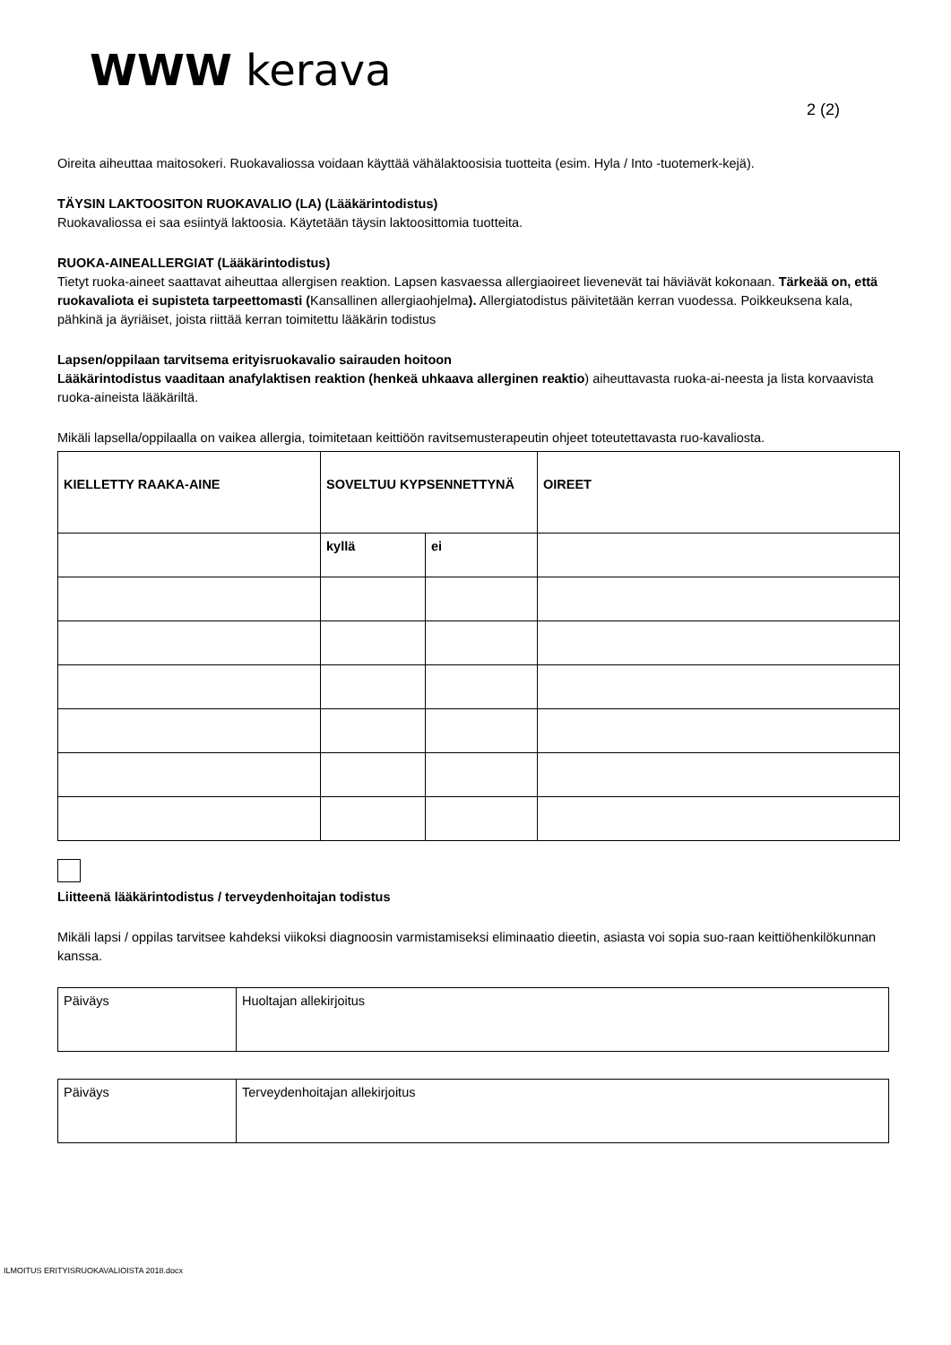WWW kerava
2 (2)
Oireita aiheuttaa maitosokeri. Ruokavaliossa voidaan käyttää vähälaktoosisia tuotteita (esim. Hyla / Into -tuotemerk-kejä).
TÄYSIN LAKTOOSITON RUOKAVALIO (LA) (Lääkärintodistus)
Ruokavaliossa ei saa esiintyä laktoosia. Käytetään täysin laktoosittomia tuotteita.
RUOKA-AINEALLERGIAT (Lääkärintodistus)
Tietyt ruoka-aineet saattavat aiheuttaa allergisen reaktion. Lapsen kasvaessa allergiaoireet lievenevät tai häviävät kokonaan. Tärkeää on, että ruokavaliota ei supisteta tarpeettomasti (Kansallinen allergiaohjelma). Allergiatodistus päivitetään kerran vuodessa. Poikkeuksena kala, pähkinä ja äyriäiset, joista riittää kerran toimitettu lääkärin todistus
Lapsen/oppilaan tarvitsema erityisruokavalio sairauden hoitoon
Lääkärintodistus vaaditaan anafylaktisen reaktion (henkeä uhkaava allerginen reaktio) aiheuttavasta ruoka-ai-neesta ja lista korvaavista ruoka-aineista lääkäriltä.
Mikäli lapsella/oppilaalla on vaikea allergia, toimitetaan keittiöön ravitsemusterapeutin ohjeet toteutettavasta ruo-kavaliosta.
| KIELLETTY RAAKA-AINE | SOVELTUU KYPSENNETTYNÄ | | OIREET |
| --- | --- | --- | --- |
| | kyllä | ei | |
Liitteenä lääkärintodistus / terveydenhoitajan todistus
Mikäli lapsi / oppilas tarvitsee kahdeksi viikoksi diagnoosin varmistamiseksi eliminaatio dieetin, asiasta voi sopia suo-raan keittiöhenkilökunnan kanssa.
| Päiväys | Huoltajan allekirjoitus |
| Päiväys | Terveydenhoitajan allekirjoitus |
ILMOITUS ERITYISRUOKAVALIOISTA 2018.docx